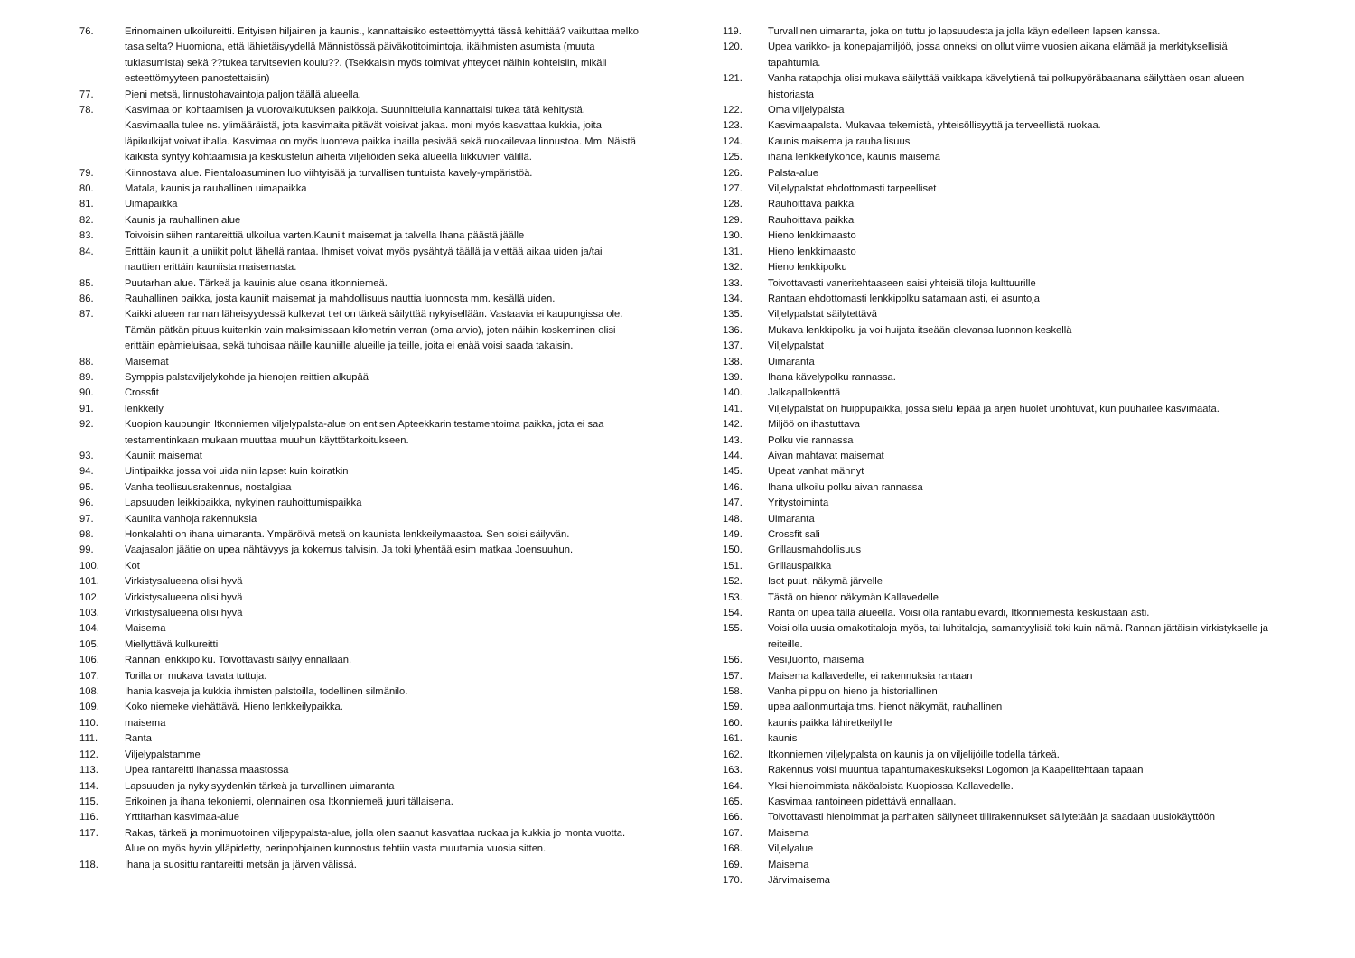76. Erinomainen ulkoilureitti. Erityisen hiljainen ja kaunis., kannattaisiko esteettömyyttä tässä kehittää? vaikuttaa melko tasaiselta? Huomiona, että lähietäisyydellä Männistössä päiväkotitoimintoja, ikäihmisten asumista (muuta tukiasumista) sekä ??tukea tarvitsevien koulu??. (Tsekkaisin myös toimivat yhteydet näihin kohteisiin, mikäli esteettömyyteen panostettaisiin)
77. Pieni metsä, linnustohavaintoja paljon täällä alueella.
78. Kasvimaa on kohtaamisen ja vuorovaikutuksen paikkoja. Suunnittelulla kannattaisi tukea tätä kehitystä. Kasvimaalla tulee ns. ylimääräistä, jota kasvimaita pitävät voisivat jakaa. moni myös kasvattaa kukkia, joita läpikulkijat voivat ihalla. Kasvimaa on myös luonteva paikka ihailla pesivää sekä ruokailevaa linnustoa. Mm. Näistä kaikista syntyy kohtaamisia ja keskustelun aiheita viljeliöiden sekä alueella liikkuvien välillä.
79. Kiinnostava alue. Pientaloasuminen luo viihtyisää ja turvallisen tuntuista kavely-ympäristöä.
80. Matala, kaunis ja rauhallinen uimapaikka
81. Uimapaikka
82. Kaunis ja rauhallinen alue
83. Toivoisin siihen rantareittiä ulkoilua varten.Kauniit maisemat ja talvella Ihana päästä jäälle
84. Erittäin kauniit ja uniikit polut lähellä rantaa. Ihmiset voivat myös pysähtyä täällä ja viettää aikaa uiden ja/tai nauttien erittäin kauniista maisemasta.
85. Puutarhan alue. Tärkeä ja kauinis alue osana itkonniemeä.
86. Rauhallinen paikka, josta kauniit maisemat ja mahdollisuus nauttia luonnosta mm. kesällä uiden.
87. Kaikki alueen rannan läheisyydessä kulkevat tiet on tärkeä säilyttää nykyisellään. Vastaavia ei kaupungissa ole. Tämän pätkän pituus kuitenkin vain maksimissaan kilometrin verran (oma arvio), joten näihin koskeminen olisi erittäin epämieluisaa, sekä tuhoisaa näille kauniille alueille ja teille, joita ei enää voisi saada takaisin.
88. Maisemat
89. Symppis palstaviljelykohde ja hienojen reittien alkupää
90. Crossfit
91. lenkkeily
92. Kuopion kaupungin Itkonniemen viljelypalsta-alue on entisen Apteekkarin testamentoima paikka, jota ei saa testamentinkaan mukaan muuttaa muuhun käyttötarkoitukseen.
93. Kauniit maisemat
94. Uintipaikka jossa voi uida niin lapset kuin koiratkin
95. Vanha teollisuusrakennus, nostalgiaa
96. Lapsuuden leikkipaikka, nykyinen rauhoittumispaikka
97. Kauniita vanhoja rakennuksia
98. Honkalahti on ihana uimaranta. Ympäröivä metsä on kaunista lenkkeilymaastoa. Sen soisi säilyvän.
99. Vaajasalon jäätie on upea nähtävyys ja kokemus talvisin. Ja toki lyhentää esim matkaa Joensuuhun.
100. Kot
101. Virkistysalueena olisi hyvä
102. Virkistysalueena olisi hyvä
103. Virkistysalueena olisi hyvä
104. Maisema
105. Miellyttävä kulkureitti
106. Rannan lenkkipolku. Toivottavasti säilyy ennallaan.
107. Torilla on mukava tavata tuttuja.
108. Ihania kasveja ja kukkia ihmisten palstoilla, todellinen silmänilo.
109. Koko niemeke viehättävä. Hieno lenkkeilypaikka.
110. maisema
111. Ranta
112. Viljelypalstamme
113. Upea rantareitti ihanassa maastossa
114. Lapsuuden ja nykyisyydenkin tärkeä ja turvallinen uimaranta
115. Erikoinen ja ihana tekoniemi, olennainen osa Itkonniemeä juuri tällaisena.
116. Yrttitarhan kasvimaa-alue
117. Rakas, tärkeä ja monimuotoinen viljepypalsta-alue, jolla olen saanut kasvattaa ruokaa ja kukkia jo monta vuotta. Alue on myös hyvin ylläpidetty, perinpohjainen kunnostus tehtiin vasta muutamia vuosia sitten.
118. Ihana ja suosittu rantareitti metsän ja järven välissä.
119. Turvallinen uimaranta, joka on tuttu jo lapsuudesta ja jolla käyn edelleen lapsen kanssa.
120. Upea varikko- ja konepajamiljöö, jossa onneksi on ollut viime vuosien aikana elämää ja merkityksellisiä tapahtumia.
121. Vanha ratapohja olisi mukava säilyttää vaikkapa kävelytienä tai polkupyöräbaanana säilyttäen osan alueen historiasta
122. Oma viljelypalsta
123. Kasvimaapalsta. Mukavaa tekemistä, yhteisöllisyyttä ja terveellistä ruokaa.
124. Kaunis maisema ja rauhallisuus
125. ihana lenkkeilykohde, kaunis maisema
126. Palsta-alue
127. Viljelypalstat ehdottomasti tarpeelliset
128. Rauhoittava paikka
129. Rauhoittava paikka
130. Hieno lenkkimaasto
131. Hieno lenkkimaasto
132. Hieno lenkkipolku
133. Toivottavasti vaneritehtaaseen saisi yhteisiä tiloja kulttuurille
134. Rantaan ehdottomasti lenkkipolku satamaan asti, ei asuntoja
135. Viljelypalstat säilytettävä
136. Mukava lenkkipolku ja voi huijata itseään olevansa luonnon keskellä
137. Viljelypalstat
138. Uimaranta
139. Ihana kävelypolku rannassa.
140. Jalkapallokenttä
141. Viljelypalstat on huippupaikka, jossa sielu lepää ja arjen huolet unohtuvat, kun puuhailee kasvimaata.
142. Miljöö on ihastuttava
143. Polku vie rannassa
144. Aivan mahtavat maisemat
145. Upeat vanhat männyt
146. Ihana ulkoilu polku aivan rannassa
147. Yritystoiminta
148. Uimaranta
149. Crossfit sali
150. Grillausmahdollisuus
151. Grillauspaikka
152. Isot puut, näkymä järvelle
153. Tästä on hienot näkymän Kallavedelle
154. Ranta on upea tällä alueella. Voisi olla rantabulevardi, Itkonniemestä keskustaan asti.
155. Voisi olla uusia omakotitaloja myös, tai luhtitaloja, samantyylisiä toki kuin nämä. Rannan jättäisin virkistykselle ja reiteille.
156. Vesi,luonto, maisema
157. Maisema kallavedelle, ei rakennuksia rantaan
158. Vanha piippu on hieno ja historiallinen
159. upea aallonmurtaja tms. hienot näkymät, rauhallinen
160. kaunis paikka lähiretkeilyllle
161. kaunis
162. Itkonniemen viljelypalsta on kaunis ja on viljelijöille todella tärkeä.
163. Rakennus voisi muuntua tapahtumakeskukseksi Logomon ja Kaapelitehtaan tapaan
164. Yksi hienoimmista näköaloista Kuopiossa Kallavedelle.
165. Kasvimaa rantoineen pidettävä ennallaan.
166. Toivottavasti hienoimmat ja parhaiten säilyneet tiilirakennukset säilytetään ja saadaan uusiokäyttöön
167. Maisema
168. Viljelyalue
169. Maisema
170. Järvimaisema